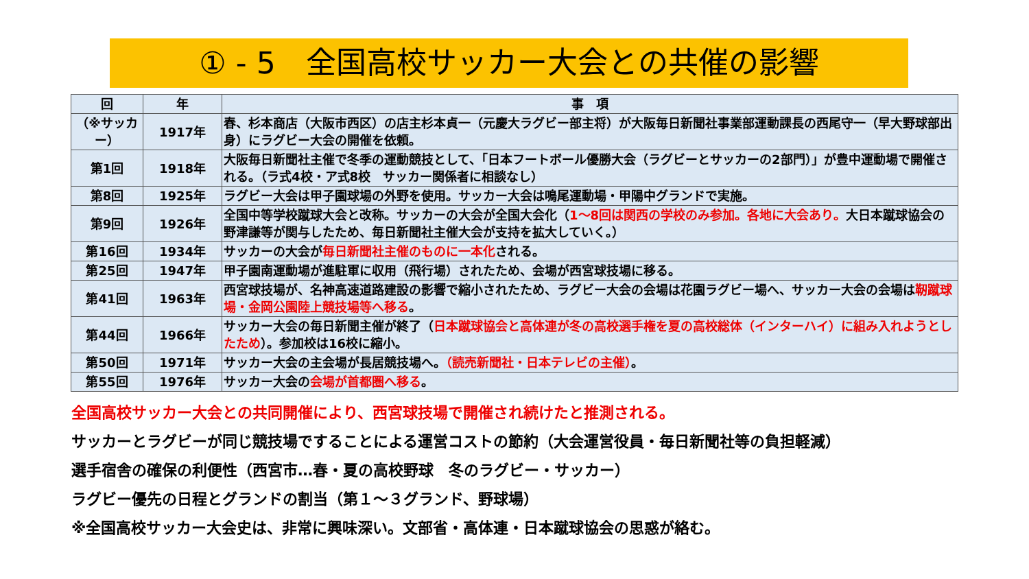① - 5　全国高校サッカー大会との共催の影響
| 回 | 年 | 事 項 |
| --- | --- | --- |
| （※サッカー） | 1917年 | 春、杉本商店（大阪市西区）の店主杉本貞一（元慶大ラグビー部主将）が大阪毎日新聞社事業部運動課長の西尾守一（早大野球部出身）にラグビー大会の開催を依頼。 |
| 第1回 | 1918年 | 大阪毎日新聞社主催で冬季の運動競技として、「日本フートボール優勝大会（ラグビーとサッカーの2部門）」が豊中運動場で開催される。（ラ式4校・ア式8校 サッカー関係者に相談なし） |
| 第8回 | 1925年 | ラグビー大会は甲子園球場の外野を使用。サッカー大会は鳴尾運動場・甲陽中グランドで実施。 |
| 第9回 | 1926年 | 全国中等学校蹴球大会と改称。サッカーの大会が全国大会化（ 1～8回は関西の学校のみ参加。各地に大会あり。 大日本蹴球協会の野津謙等が関与したため、毎日新聞社主催大会が支持を拡大していく。） |
| 第16回 | 1934年 | サッカーの大会が 毎日新聞社主催のものに一本化 される。 |
| 第25回 | 1947年 | 甲子園南運動場が進駐軍に収用（飛行場）されたため、会場が西宮球技場に移る。 |
| 第41回 | 1963年 | 西宮球技場が、名神高速道路建設の影響で縮小されたため、ラグビー大会の会場は花園ラグビー場へ、サッカー大会の会場は 靭蹴球場・金岡公園陸上競技場等へ移る 。 |
| 第44回 | 1966年 | サッカー大会の毎日新聞主催が終了（ 日本蹴球協会と高体連が冬の高校選手権を夏の高校総体（インターハイ）に組み入れようとしたため ）。参加校は16校に縮小。 |
| 第50回 | 1971年 | サッカー大会の主会場が長居競技場へ。 （読売新聞社・日本テレビの主催） 。 |
| 第55回 | 1976年 | サッカー大会の 会場が首都圏へ移る 。 |
全国高校サッカー大会との共同開催により、西宮球技場で開催され続けたと推測される。
サッカーとラグビーが同じ競技場ですることによる運営コストの節約（大会運営役員・毎日新聞社等の負担軽減）
選手宿舎の確保の利便性（西宮市…春・夏の高校野球　冬のラグビー・サッカー）
ラグビー優先の日程とグランドの割当（第１～３グランド、野球場）
※全国高校サッカー大会史は、非常に興味深い。文部省・高体連・日本蹴球協会の思惑が絡む。